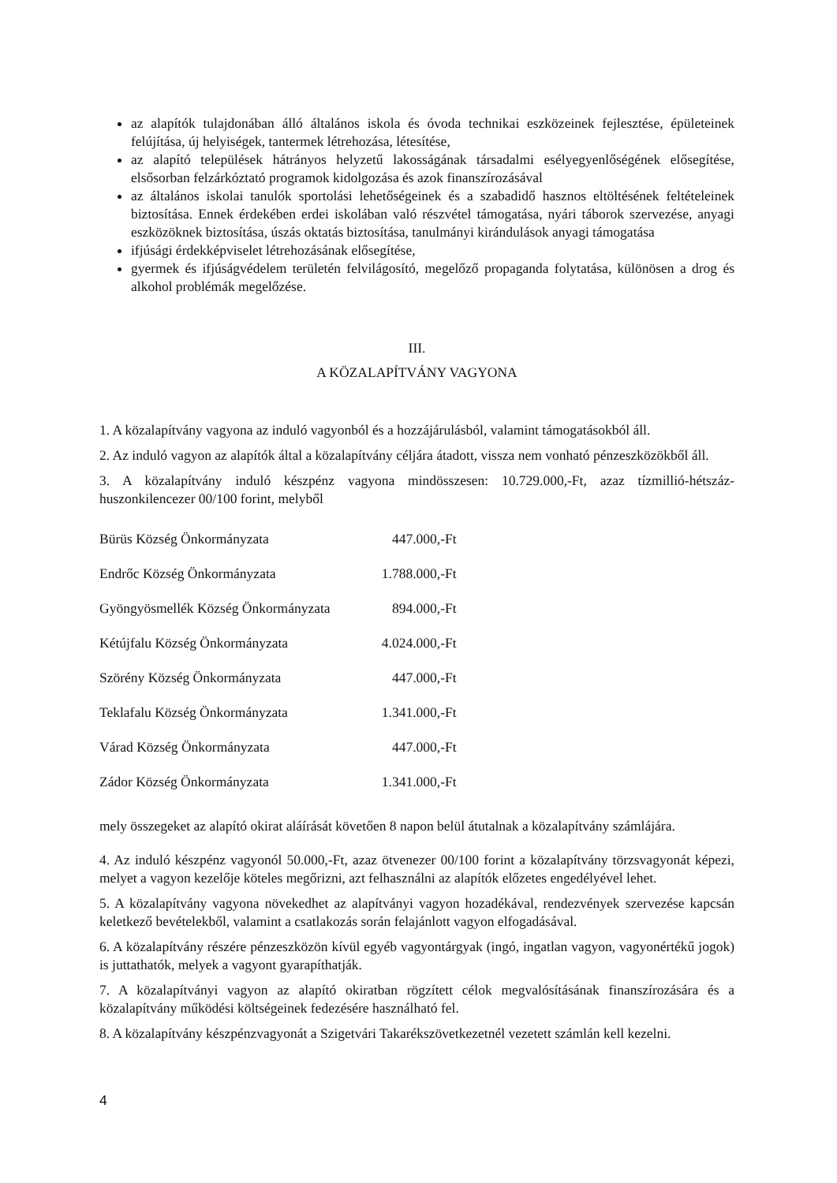az alapítók tulajdonában álló általános iskola és óvoda technikai eszközeinek fejlesztése, épületeinek felújítása, új helyiségek, tantermek létrehozása, létesítése,
az alapító települések hátrányos helyzetű lakosságának társadalmi esélyegyenlőségének elősegítése, elsősorban felzárkóztató programok kidolgozása és azok finanszírozásával
az általános iskolai tanulók sportolási lehetőségeinek és a szabadidő hasznos eltöltésének feltételeinek biztosítása. Ennek érdekében erdei iskolában való részvétel támogatása, nyári táborok szervezése, anyagi eszközöknek biztosítása, úszás oktatás biztosítása, tanulmányi kirándulások anyagi támogatása
ifjúsági érdekképviselet létrehozásának elősegítése,
gyermek és ifjúságvédelem területén felvilágosító, megelőző propaganda folytatása, különösen a drog és alkohol problémák megelőzése.
III.
A KÖZALAPÍTVÁNY VAGYONA
1. A közalapítvány vagyona az induló vagyonból és a hozzájárulásból, valamint támogatásokból áll.
2. Az induló vagyon az alapítók által a közalapítvány céljára átadott, vissza nem vonható pénzeszközökből áll.
3. A közalapítvány induló készpénz vagyona mindösszesen: 10.729.000,-Ft, azaz tízmillió-hétszáz-huszonkilencezer 00/100 forint, melyből
| Bürüs Község Önkormányzata | 447.000,-Ft |
| Endrőc Község Önkormányzata | 1.788.000,-Ft |
| Gyöngyösmellék Község Önkormányzata | 894.000,-Ft |
| Kétújfalu Község Önkormányzata | 4.024.000,-Ft |
| Szörény Község Önkormányzata | 447.000,-Ft |
| Teklafalu Község Önkormányzata | 1.341.000,-Ft |
| Várad Község Önkormányzata | 447.000,-Ft |
| Zádor Község Önkormányzata | 1.341.000,-Ft |
mely összegeket az alapító okirat aláírását követően 8 napon belül átutalnak a közalapítvány számlájára.
4. Az induló készpénz vagyonól 50.000,-Ft, azaz ötvenezer 00/100 forint a közalapítvány törzsvagyonát képezi, melyet a vagyon kezelője köteles megőrizni, azt felhasználni az alapítók előzetes engedélyével lehet.
5. A közalapítvány vagyona növekedhet az alapítványi vagyon hozadékával, rendezvények szervezése kapcsán keletkező bevételekből, valamint a csatlakozás során felajánlott vagyon elfogadásával.
6. A közalapítvány részére pénzeszközön kívül egyéb vagyontárgyak (ingó, ingatlan vagyon, vagyonértékű jogok) is juttathatók, melyek a vagyont gyarapíthatják.
7. A közalapítványi vagyon az alapító okiratban rögzített célok megvalósításának finanszírozására és a közalapítvány működési költségeinek fedezésére használható fel.
8. A közalapítvány készpénzvagyonát a Szigetvári Takarékszövetkezetnél vezetett számlán kell kezelni.
4